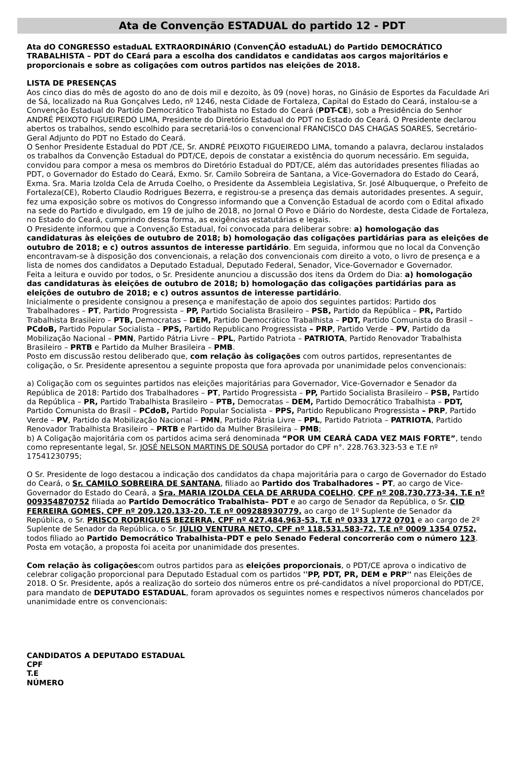Ata de Convenção ESTADUAL do partido 12 - PDT
Ata dO CONGRESSO estaduAL EXTRAORDINÁRIO (ConvenÇÃO estaduAL) do Partido DEMOCRÁTICO TRABALHISTA – PDT do CEará para a escolha dos candidatos e candidatas aos cargos majoritários e proporcionais e sobre as coligações com outros partidos nas eleições de 2018.
LISTA DE PRESENÇAS
Aos cinco dias do mês de agosto do ano de dois mil e dezoito, às 09 (nove) horas, no Ginásio de Esportes da Faculdade Ari de Sá, localizado na Rua Gonçalves Ledo, nº 1246, nesta Cidade de Fortaleza, Capital do Estado do Ceará, instalou-se a Convenção Estadual do Partido Democrático Trabalhista no Estado do Ceará (PDT-CE), sob a Presidência do Senhor ANDRÉ PEIXOTO FIGUEIREDO LIMA, Presidente do Diretório Estadual do PDT no Estado do Ceará. O Presidente declarou abertos os trabalhos, sendo escolhido para secretariá-los o convencional FRANCISCO DAS CHAGAS SOARES, Secretário-Geral Adjunto do PDT no Estado do Ceará.
O Senhor Presidente Estadual do PDT /CE, Sr. ANDRÉ PEIXOTO FIGUEIREDO LIMA, tomando a palavra, declarou instalados os trabalhos da Convenção Estadual do PDT/CE, depois de constatar a existência do quorum necessário. Em seguida, convidou para compor a mesa os membros do Diretório Estadual do PDT/CE, além das autoridades presentes filiadas ao PDT, o Governador do Estado do Ceará, Exmo. Sr. Camilo Sobreira de Santana, a Vice-Governadora do Estado do Ceará, Exma. Sra. Maria Izolda Cela de Arruda Coelho, o Presidente da Assembleia Legislativa, Sr. José Albuquerque, o Prefeito de Fortaleza(CE), Roberto Claudio Rodrigues Bezerra, e registrou-se a presença das demais autoridades presentes. A seguir, fez uma exposição sobre os motivos do Congresso informando que a Convenção Estadual de acordo com o Edital afixado na sede do Partido e divulgado, em 19 de julho de 2018, no Jornal O Povo e Diário do Nordeste, desta Cidade de Fortaleza, no Estado do Ceará, cumprindo dessa forma, as exigências estatutárias e legais.
O Presidente informou que a Convenção Estadual, foi convocada para deliberar sobre: a) homologação das candidaturas às eleições de outubro de 2018; b) homologação das coligações partidárias para as eleições de outubro de 2018; e c) outros assuntos de interesse partidário. Em seguida, informou que no local da Convenção encontravam-se à disposição dos convencionais, a relação dos convencionais com direito a voto, o livro de presença e a lista de nomes dos candidatos a Deputado Estadual, Deputado Federal, Senador, Vice-Governador e Governador.
Feita a leitura e ouvido por todos, o Sr. Presidente anunciou a discussão dos itens da Ordem do Dia: a) homologação das candidaturas às eleições de outubro de 2018; b) homologação das coligações partidárias para as eleições de outubro de 2018; e c) outros assuntos de interesse partidário.
Inicialmente o presidente consignou a presença e manifestação de apoio dos seguintes partidos: Partido dos Trabalhadores – PT, Partido Progressista – PP, Partido Socialista Brasileiro – PSB, Partido da República – PR, Partido Trabalhista Brasileiro – PTB, Democratas – DEM, Partido Democrático Trabalhista – PDT, Partido Comunista do Brasil – PCdoB, Partido Popular Socialista – PPS, Partido Republicano Progressista – PRP, Partido Verde – PV, Partido da Mobilização Nacional – PMN, Partido Pátria Livre – PPL, Partido Patriota – PATRIOTA, Partido Renovador Trabalhista Brasileiro – PRTB e Partido da Mulher Brasileira – PMB.
Posto em discussão restou deliberado que, com relação às coligações com outros partidos, representantes de coligação, o Sr. Presidente apresentou a seguinte proposta que fora aprovada por unanimidade pelos convencionais:
a) Coligação com os seguintes partidos nas eleições majoritárias para Governador, Vice-Governador e Senador da República de 2018: Partido dos Trabalhadores – PT, Partido Progressista – PP, Partido Socialista Brasileiro – PSB, Partido da República – PR, Partido Trabalhista Brasileiro – PTB, Democratas – DEM, Partido Democrático Trabalhista – PDT, Partido Comunista do Brasil – PCdoB, Partido Popular Socialista – PPS, Partido Republicano Progressista – PRP, Partido Verde – PV, Partido da Mobilização Nacional – PMN, Partido Pátria Livre – PPL, Partido Patriota – PATRIOTA, Partido Renovador Trabalhista Brasileiro – PRTB e Partido da Mulher Brasileira – PMB;
b) A Coligação majoritária com os partidos acima será denominada “POR UM CEARÁ CADA VEZ MAIS FORTE”, tendo como representante legal, Sr. JOSÉ NELSON MARTINS DE SOUSA portador do CPF n°. 228.763.323-53 e T.E nº 17541230795;
O Sr. Presidente de logo destacou a indicação dos candidatos da chapa majoritária para o cargo de Governador do Estado do Ceará, o Sr. CAMILO SOBREIRA DE SANTANA, filiado ao Partido dos Trabalhadores – PT, ao cargo de Vice-Governador do Estado do Ceará, a Sra. MARIA IZOLDA CELA DE ARRUDA COELHO, CPF nº 208.730.773-34, T.E nº 009354870752 filiada ao Partido Democrático Trabalhista– PDT e ao cargo de Senador da República, o Sr. CID FERREIRA GOMES, CPF nº 209.120.133-20, T.E nº 009288930779, ao cargo de 1º Suplente de Senador da República, o Sr. PRISCO RODRIGUES BEZERRA, CPF nº 427.484.963-53, T.E nº 0333 1772 0701 e ao cargo de 2º Suplente de Senador da República, o Sr. JÚLIO VENTURA NETO, CPF nº 118.531.583-72, T.E nº 0009 1354 0752, todos filiado ao Partido Democrático Trabalhista–PDT e pelo Senado Federal concorrerão com o número 123. Posta em votação, a proposta foi aceita por unanimidade dos presentes.
Com relação às coligaçõescom outros partidos para as eleições proporcionais, o PDT/CE aprova o indicativo de celebrar coligação proporcional para Deputado Estadual com os partidos ''PP, PDT, PR, DEM e PRP'' nas Eleições de 2018. O Sr. Presidente, após a realização do sorteio dos números entre os pré-candidatos a nível proporcional do PDT/CE, para mandato de DEPUTADO ESTADUAL, foram aprovados os seguintes nomes e respectivos números chancelados por unanimidade entre os convencionais:
CANDIDATOS A DEPUTADO ESTADUAL
CPF
T.E
NÚMERO